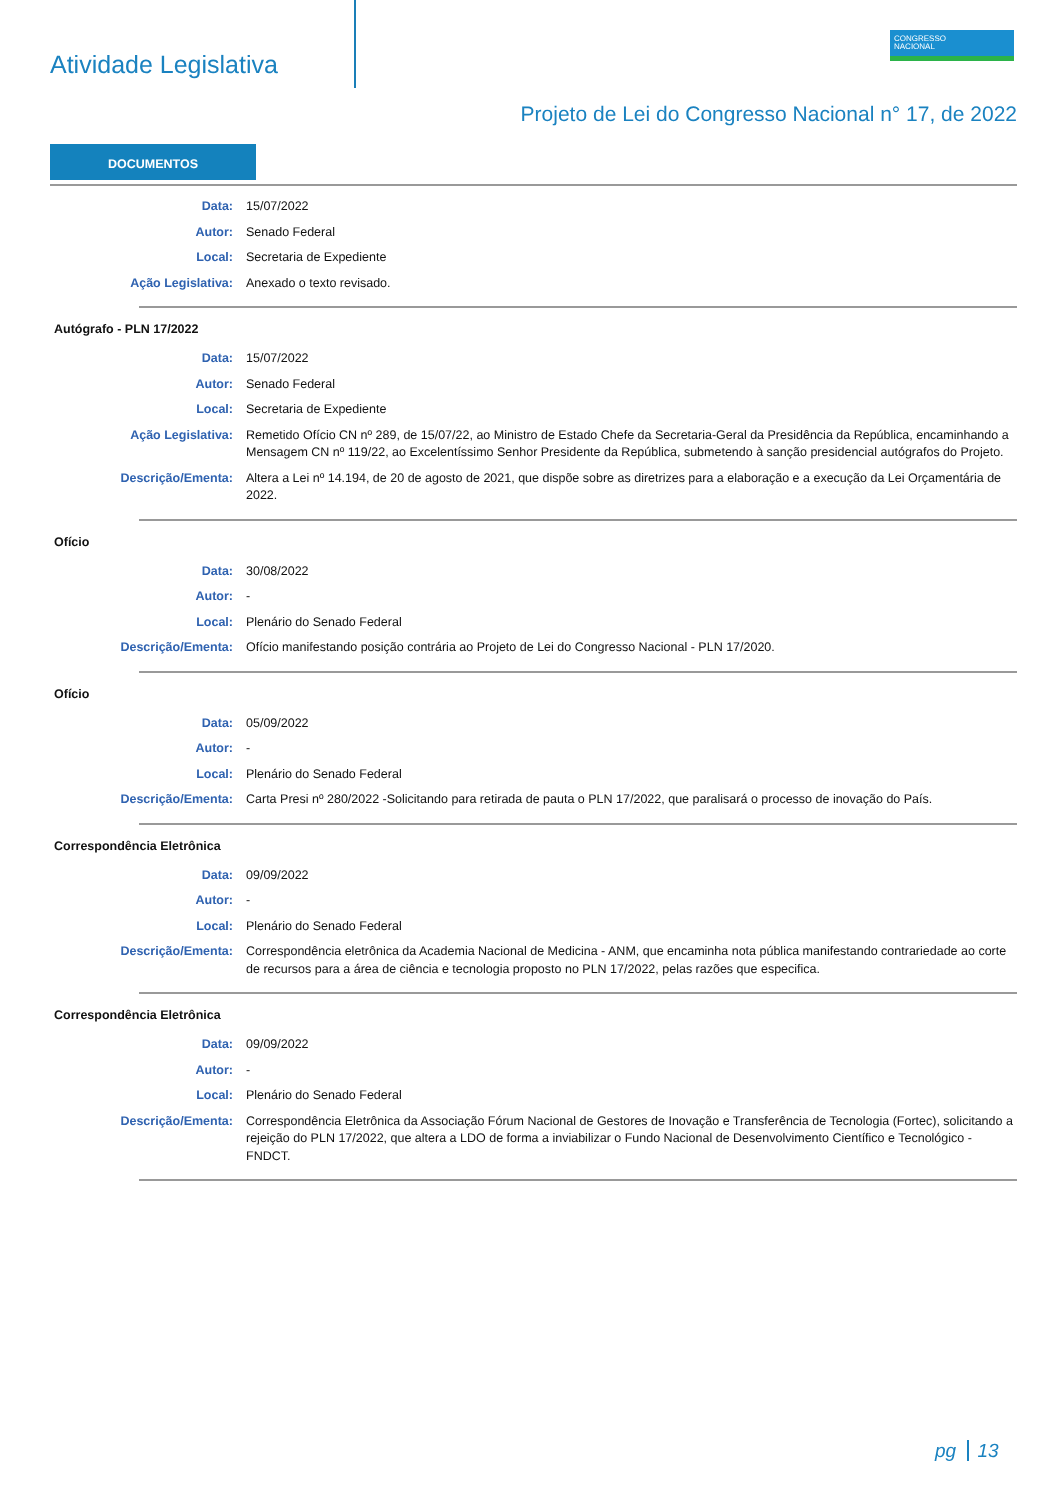Atividade Legislativa
CONGRESSO
NACIONAL
Projeto de Lei do Congresso Nacional n° 17, de 2022
DOCUMENTOS
| Data: | 15/07/2022 |
| Autor: | Senado Federal |
| Local: | Secretaria de Expediente |
| Ação Legislativa: | Anexado o texto revisado. |
Autógrafo - PLN 17/2022
| Data: | 15/07/2022 |
| Autor: | Senado Federal |
| Local: | Secretaria de Expediente |
| Ação Legislativa: | Remetido Ofício CN nº 289, de 15/07/22, ao Ministro de Estado Chefe da Secretaria-Geral da Presidência da República, encaminhando a Mensagem CN nº 119/22, ao Excelentíssimo Senhor Presidente da República, submetendo à sanção presidencial autógrafos do Projeto. |
| Descrição/Ementa: | Altera a Lei nº 14.194, de 20 de agosto de 2021, que dispõe sobre as diretrizes para a elaboração e a execução da Lei Orçamentária de 2022. |
Ofício
| Data: | 30/08/2022 |
| Autor: | - |
| Local: | Plenário do Senado Federal |
| Descrição/Ementa: | Ofício manifestando posição contrária ao Projeto de Lei do Congresso Nacional - PLN 17/2020. |
Ofício
| Data: | 05/09/2022 |
| Autor: | - |
| Local: | Plenário do Senado Federal |
| Descrição/Ementa: | Carta Presi nº 280/2022 -Solicitando para retirada de pauta o PLN 17/2022, que paralisará o processo de inovação do País. |
Correspondência Eletrônica
| Data: | 09/09/2022 |
| Autor: | - |
| Local: | Plenário do Senado Federal |
| Descrição/Ementa: | Correspondência eletrônica da Academia Nacional de Medicina - ANM, que encaminha nota pública manifestando contrariedade ao corte de recursos para a área de ciência e tecnologia proposto no PLN 17/2022, pelas razões que especifica. |
Correspondência Eletrônica
| Data: | 09/09/2022 |
| Autor: | - |
| Local: | Plenário do Senado Federal |
| Descrição/Ementa: | Correspondência Eletrônica da Associação Fórum Nacional de Gestores de Inovação e Transferência de Tecnologia (Fortec), solicitando a rejeição do PLN 17/2022, que altera a LDO de forma a inviabilizar o Fundo Nacional de Desenvolvimento Científico e Tecnológico - FNDCT. |
pg 13